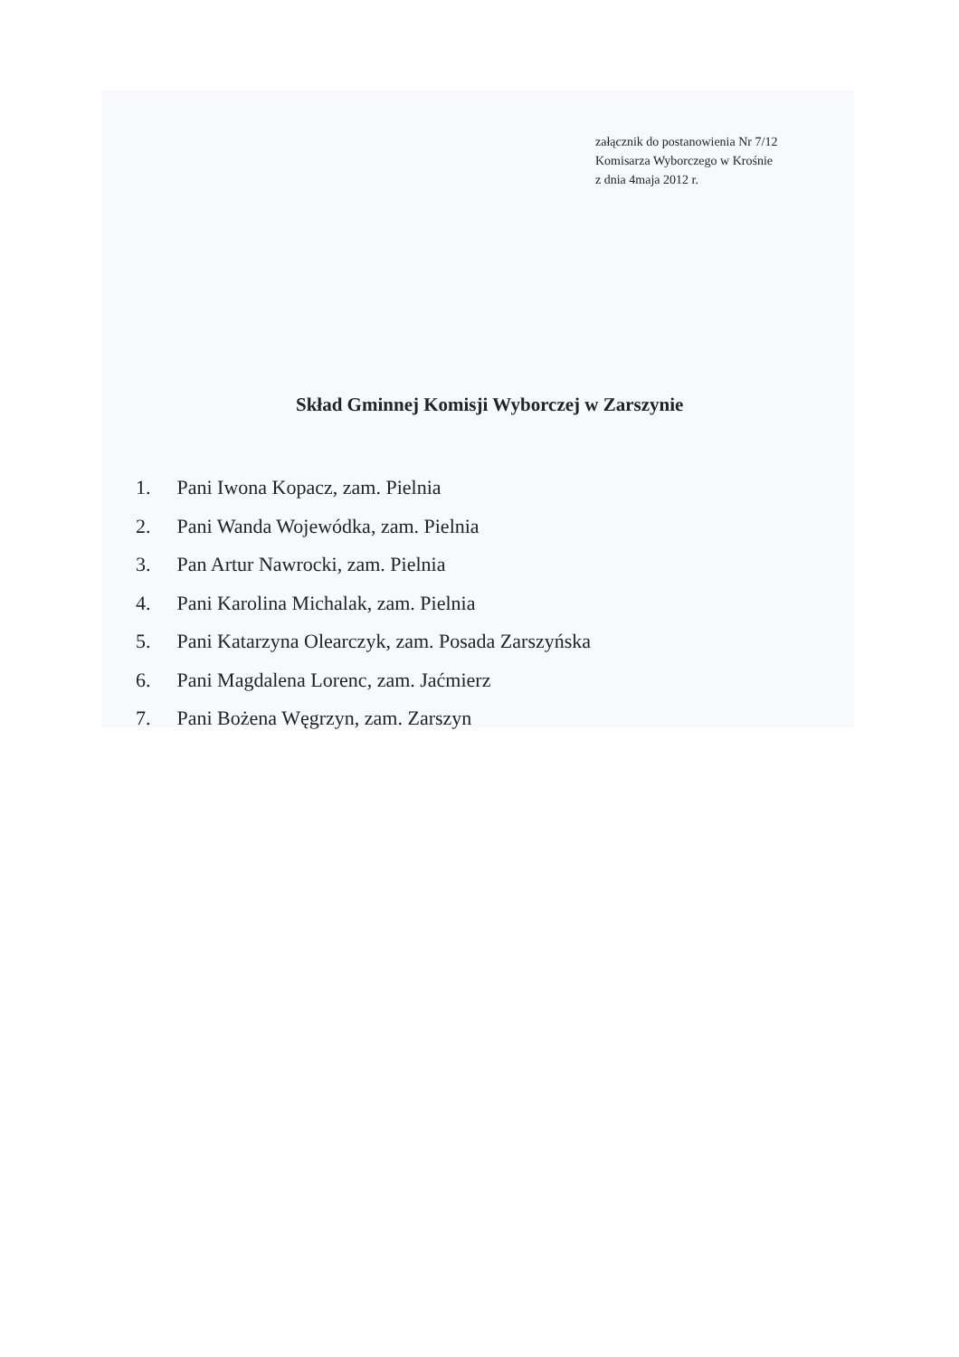załącznik do postanowienia Nr 7/12
Komisarza Wyborczego w Krośnie
z dnia 4maja 2012 r.
Skład Gminnej Komisji Wyborczej w Zarszynie
1. Pani Iwona Kopacz, zam. Pielnia
2. Pani Wanda Wojewódka, zam. Pielnia
3. Pan Artur Nawrocki, zam. Pielnia
4. Pani Karolina Michalak, zam. Pielnia
5. Pani Katarzyna Olearczyk, zam. Posada Zarszyńska
6. Pani Magdalena Lorenc, zam. Jaćmierz
7. Pani Bożena Węgrzyn, zam. Zarszyn